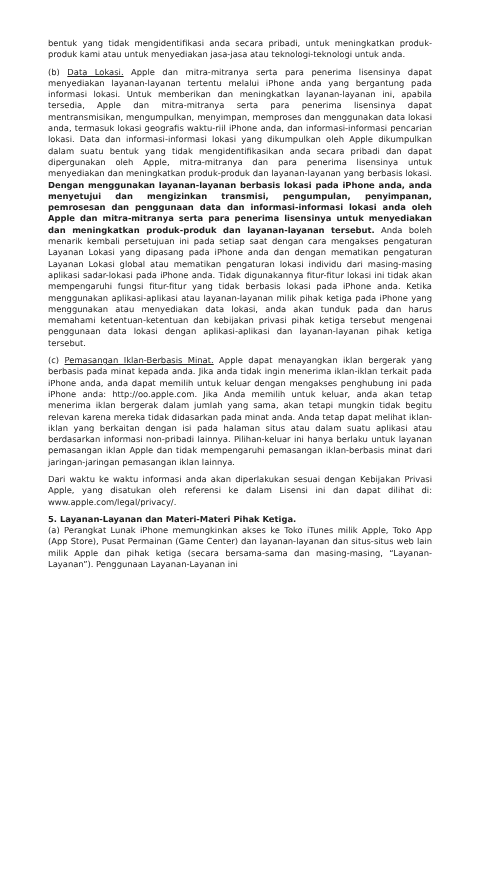bentuk yang tidak mengidentifikasi anda secara pribadi, untuk meningkatkan produk-produk kami atau untuk menyediakan jasa-jasa atau teknologi-teknologi untuk anda.
(b) Data Lokasi. Apple dan mitra-mitranya serta para penerima lisensinya dapat menyediakan layanan-layanan tertentu melalui iPhone anda yang bergantung pada informasi lokasi. Untuk memberikan dan meningkatkan layanan-layanan ini, apabila tersedia, Apple dan mitra-mitranya serta para penerima lisensinya dapat mentransmisikan, mengumpulkan, menyimpan, memproses dan menggunakan data lokasi anda, termasuk lokasi geografis waktu-riil iPhone anda, dan informasi-informasi pencarian lokasi. Data dan informasi-informasi lokasi yang dikumpulkan oleh Apple dikumpulkan dalam suatu bentuk yang tidak mengidentifikasikan anda secara pribadi dan dapat dipergunakan oleh Apple, mitra-mitranya dan para penerima lisensinya untuk menyediakan dan meningkatkan produk-produk dan layanan-layanan yang berbasis lokasi. Dengan menggunakan layanan-layanan berbasis lokasi pada iPhone anda, anda menyetujui dan mengizinkan transmisi, pengumpulan, penyimpanan, pemrosesan dan penggunaan data dan informasi-informasi lokasi anda oleh Apple dan mitra-mitranya serta para penerima lisensinya untuk menyediakan dan meningkatkan produk-produk dan layanan-layanan tersebut. Anda boleh menarik kembali persetujuan ini pada setiap saat dengan cara mengakses pengaturan Layanan Lokasi yang dipasang pada iPhone anda dan dengan mematikan pengaturan Layanan Lokasi global atau mematikan pengaturan lokasi individu dari masing-masing aplikasi sadar-lokasi pada iPhone anda. Tidak digunakannya fitur-fitur lokasi ini tidak akan mempengaruhi fungsi fitur-fitur yang tidak berbasis lokasi pada iPhone anda. Ketika menggunakan aplikasi-aplikasi atau layanan-layanan milik pihak ketiga pada iPhone yang menggunakan atau menyediakan data lokasi, anda akan tunduk pada dan harus memahami ketentuan-ketentuan dan kebijakan privasi pihak ketiga tersebut mengenai penggunaan data lokasi dengan aplikasi-aplikasi dan layanan-layanan pihak ketiga tersebut.
(c) Pemasangan Iklan-Berbasis Minat. Apple dapat menayangkan iklan bergerak yang berbasis pada minat kepada anda. Jika anda tidak ingin menerima iklan-iklan terkait pada iPhone anda, anda dapat memilih untuk keluar dengan mengakses penghubung ini pada iPhone anda: http://oo.apple.com. Jika Anda memilih untuk keluar, anda akan tetap menerima iklan bergerak dalam jumlah yang sama, akan tetapi mungkin tidak begitu relevan karena mereka tidak didasarkan pada minat anda. Anda tetap dapat melihat iklan-iklan yang berkaitan dengan isi pada halaman situs atau dalam suatu aplikasi atau berdasarkan informasi non-pribadi lainnya. Pilihan-keluar ini hanya berlaku untuk layanan pemasangan iklan Apple dan tidak mempengaruhi pemasangan iklan-berbasis minat dari jaringan-jaringan pemasangan iklan lainnya.
Dari waktu ke waktu informasi anda akan diperlakukan sesuai dengan Kebijakan Privasi Apple, yang disatukan oleh referensi ke dalam Lisensi ini dan dapat dilihat di: www.apple.com/legal/privacy/.
5. Layanan-Layanan dan Materi-Materi Pihak Ketiga.
(a) Perangkat Lunak iPhone memungkinkan akses ke Toko iTunes milik Apple, Toko App (App Store), Pusat Permainan (Game Center) dan layanan-layanan dan situs-situs web lain milik Apple dan pihak ketiga (secara bersama-sama dan masing-masing, “Layanan-Layanan”). Penggunaan Layanan-Layanan ini